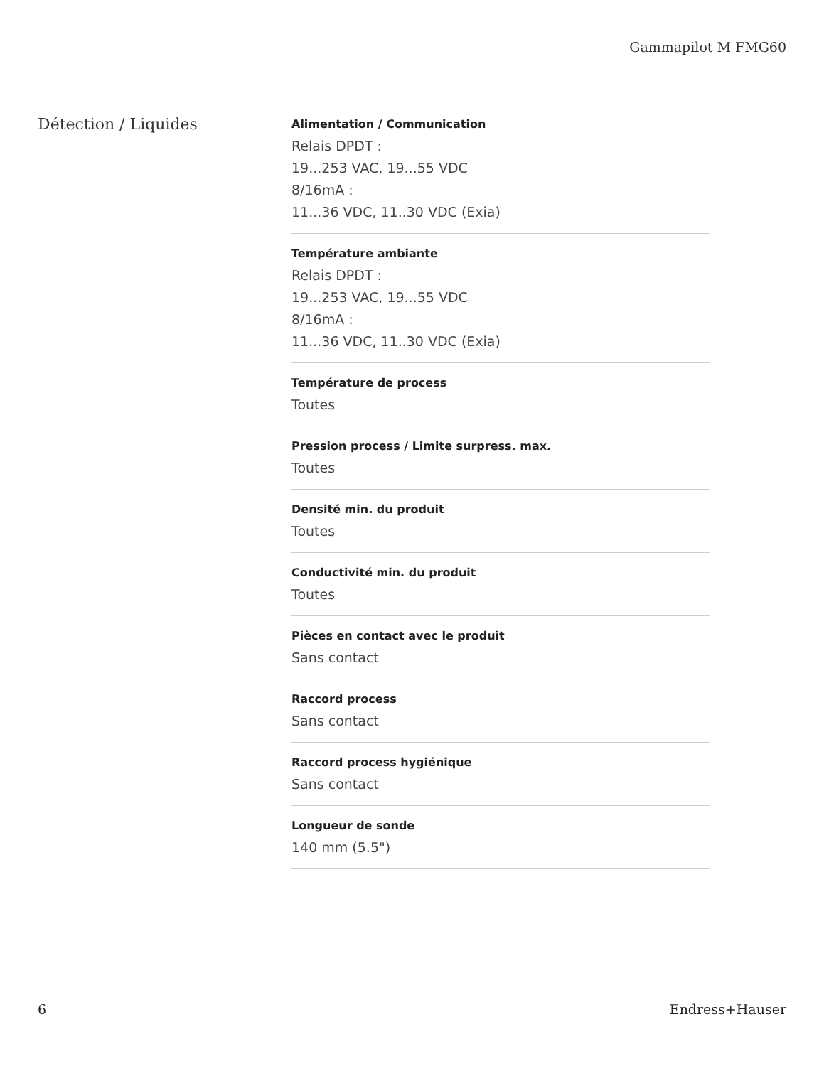Gammapilot M FMG60
Détection / Liquides
Alimentation / Communication
Relais DPDT :
19...253 VAC, 19...55 VDC
8/16mA :
11...36 VDC, 11..30 VDC (Exia)
Température ambiante
Relais DPDT :
19...253 VAC, 19...55 VDC
8/16mA :
11...36 VDC, 11..30 VDC (Exia)
Température de process
Toutes
Pression process / Limite surpress. max.
Toutes
Densité min. du produit
Toutes
Conductivité min. du produit
Toutes
Pièces en contact avec le produit
Sans contact
Raccord process
Sans contact
Raccord process hygiénique
Sans contact
Longueur de sonde
140 mm (5.5")
6 Endress+Hauser